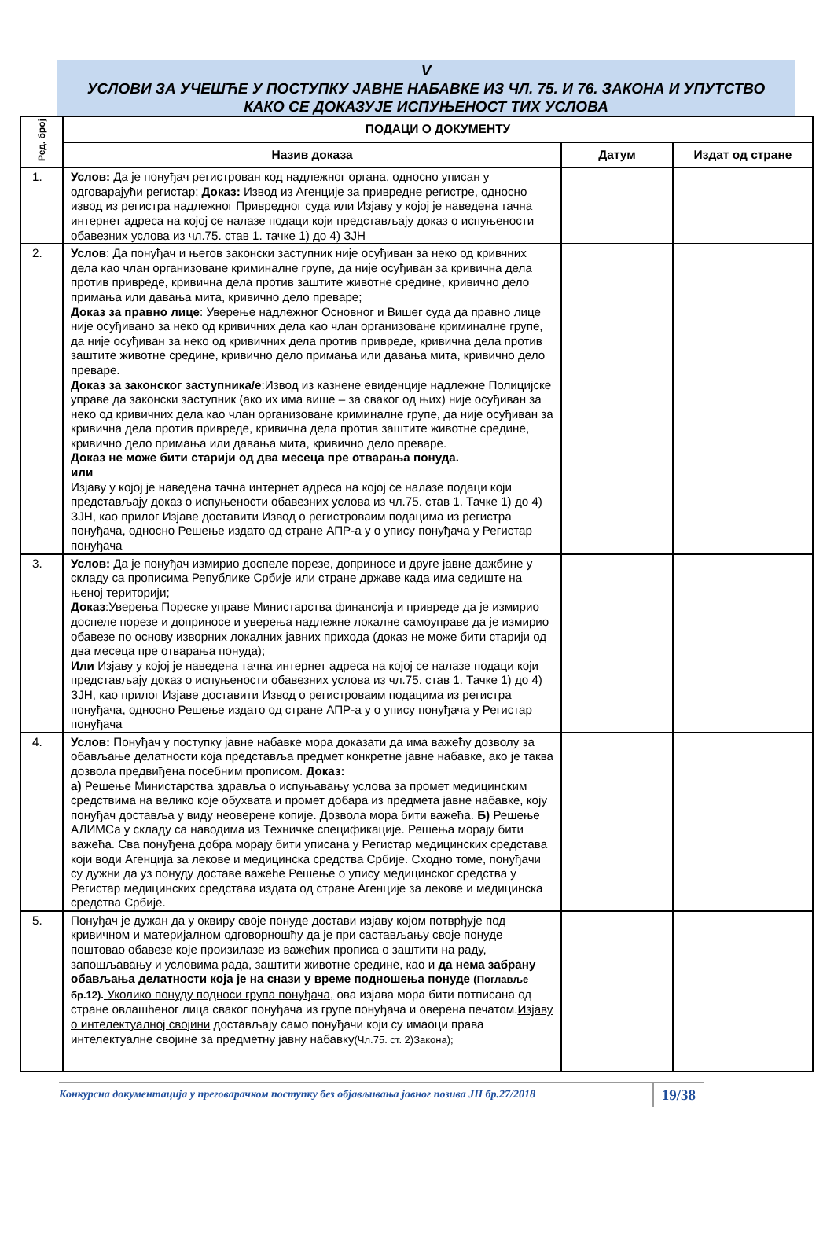V
УСЛОВИ ЗА УЧЕШЋЕ У ПОСТУПКУ ЈАВНЕ НАБАВКЕ ИЗ ЧЛ. 75. И 76. ЗАКОНА И УПУТСТВО
КАКО СЕ ДОКАЗУЈЕ ИСПУЊЕНОСТ ТИХ УСЛОВА
| Ред. број | ПОДАЦИ О ДОКУМЕНТУ | | |
| --- | --- | --- | --- |
| | Назив доказа | Датум | Издат од стране |
| 1. | Услов: Да је понуђач регистрован код надлежног органа, односно уписан у одговарајући регистар; Доказ: Извод из Агенције за привредне регистре, односно извод из регистра надлежног Привредног суда или Изјаву у којој је наведена тачна интернет адреса на којој се налазе подаци који представљају доказ о испуњености обавезних услова из чл.75. став 1. тачке 1) до 4) ЗЈН | | |
| 2. | Услов : Да понуђач и његов законски заступник није осуђиван за неко од кривчних дела као члан организоване криминалне групе, да није осуђиван за кривична дела против привреде, кривична дела против заштите животне средине, кривично дело примања или давања мита, кривично дело преваре; Доказ за правно лице : Уверење надлежног Основног и Вишег суда да правно лице није осуђивано за неко од кривичних дела као члан организоване криминалне групе, да није осуђиван за неко од кривичних дела против привреде, кривична дела против заштите животне средине, кривично дело примања или давања мита, кривично дело преваре. Доказ за законског заступника/е :Извод из казнене евиденције надлежне Полицијске управе да законски заступник (ако их има више – за сваког од њих) није осуђиван за неко од кривичних дела као члан организоване криминалне групе, да није осуђиван за кривична дела против привреде, кривична дела против заштите животне средине, кривично дело примања или давања мита, кривично дело преваре. Доказ не може бити старији од два месеца пре отварања понуда. или Изјаву у којој је наведена тачна интернет адреса на којој се налазе подаци који представљају доказ о испуњености обавезних услова из чл.75. став 1. Тачке 1) до 4) ЗЈН, као прилог Изјаве доставити Извод о регистроваим подацима из регистра понуђача, односно Решење издато од стране АПР-а у о упису понуђача у Регистар понуђача | | |
| 3. | Услов: Да је понуђач измирио доспеле порезе, доприносе и друге јавне дажбине у складу са прописима Републике Србије или стране државе када има седиште на њеној територији; Доказ :Уверења Пореске управе Министарства финансија и привреде да је измирио доспеле порезе и доприносе и уверења надлежне локалне самоуправе да је измирио обавезе по основу изворних локалних јавних прихода (доказ не може бити старији од два месеца пре отварања понуда); Или Изјаву у којој је наведена тачна интернет адреса на којој се налазе подаци који представљају доказ о испуњености обавезних услова из чл.75. став 1. Тачке 1) до 4) ЗЈН, као прилог Изјаве доставити Извод о регистроваим подацима из регистра понуђача, односно Решење издато од стране АПР-а у о упису понуђача у Регистар понуђача | | |
| 4. | Услов: Понуђач у поступку јавне набавке мора доказати да има важећу дозволу за обављање делатности која представља предмет конкретне јавне набавке, ако је таква дозвола предвиђена посебним прописом. Доказ: а) Решење Министарства здравља о испуњавању услова за промет медицинским средствима на велико које обухвата и промет добара из предмета јавне набавке, коју понуђач доставља у виду неоверене копије. Дозвола мора бити важећа. Б) Решење АЛИМСа у складу са наводима из Техничке спецификације. Решења морају бити важећа. Сва понуђена добра морају бити уписана у Регистар медицинских средстава који води Агенција за лекове и медицинска средства Србије. Сходно томе, понуђачи су дужни да уз понуду доставе важеће Решење о упису медицинског средства у Регистар медицинских средстава издата од стране Агенције за лекове и медицинска средства Србије. | | |
| 5. | Понуђач је дужан да у оквиру своје понуде достави изјаву којом потврђује под кривичном и материјалном одговорношћу да је при састављању своје понуде поштовао обавезе које произилазе из важећих прописа о заштити на раду, запошљавању и условима рада, заштити животне средине, као и да нема забрану обављања делатности која је на снази у време подношења понуде (Поглавље бр.12). Уколико понуду подноси група понуђача, ова изјава мора бити потписана од стране овлашћеног лица сваког понуђача из групе понуђача и оверена печатом. Изјаву о интелектуалној својини достављају само понуђачи који су имаоци права интелектуалне својине за предметну јавну набавку (Чл.75. ст. 2)Закона); | | |
Конкурсна документација у преговарачком поступку без објављивања јавног позива ЈН бр.27/2018 19/38